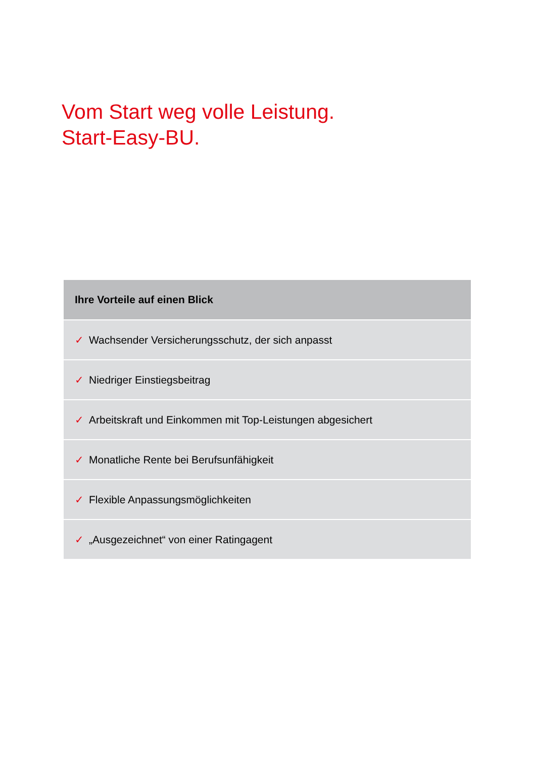Vom Start weg volle Leistung.
Start-Easy-BU.
| Ihre Vorteile auf einen Blick |
| --- |
| ✓ Wachsender Versicherungsschutz, der sich anpasst |
| ✓ Niedriger Einstiegsbeitrag |
| ✓ Arbeitskraft und Einkommen mit Top-Leistungen abgesichert |
| ✓ Monatliche Rente bei Berufsunfähigkeit |
| ✓ Flexible Anpassungsmöglichkeiten |
| ✓ „Ausgezeichnet“ von einer Ratingagent |